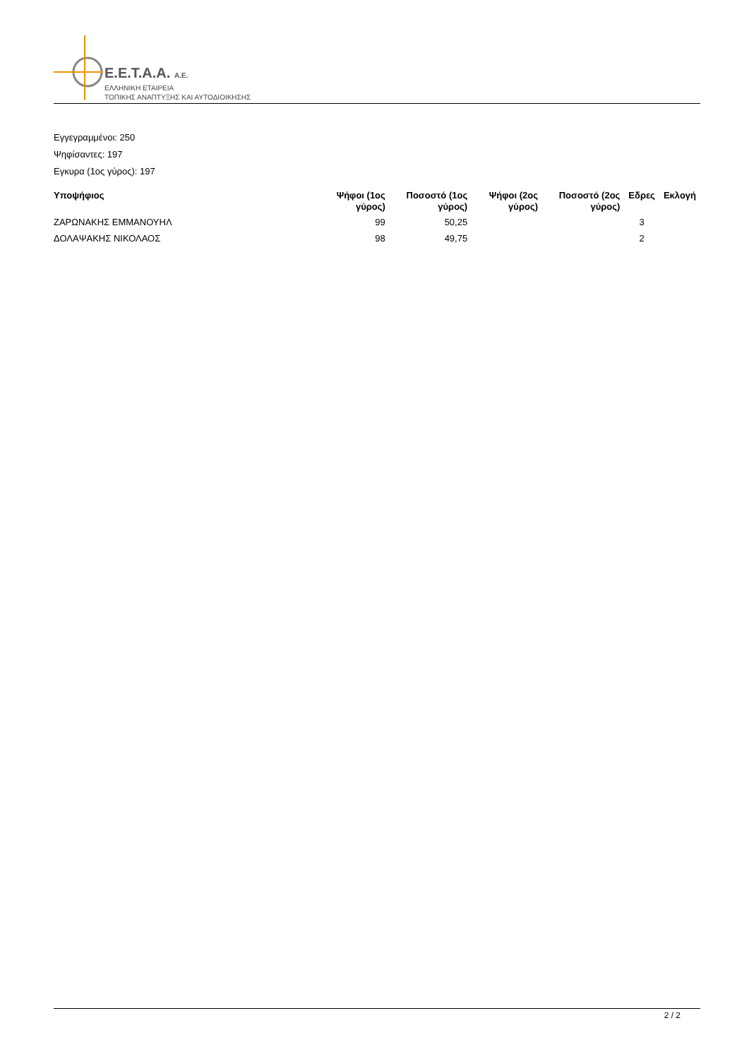E.E.T.A.A. A.E.
ΕΛΛΗΝΙΚΗ ΕΤΑΙΡΕΙΑ
ΤΟΠΙΚΗΣ ΑΝΑΠΤΥΞΗΣ ΚΑΙ ΑΥΤΟΔΙΟΙΚΗΣΗΣ
Εγγεγραμμένοι: 250
Ψηφίσαντες: 197
Εγκυρα (1ος γύρος): 197
| Υποψήφιος | Ψήφοι (1ος γύρος) | Ποσοστό (1ος γύρος) | Ψήφοι (2ος γύρος) | Ποσοστό (2ος γύρος) | Εδρες | Εκλογή |
| --- | --- | --- | --- | --- | --- | --- |
| ΖΑΡΩΝΑΚΗΣ ΕΜΜΑΝΟΥΗΛ | 99 | 50,25 | | | 3 | |
| ΔΟΛΑΨΑΚΗΣ ΝΙΚΟΛΑΟΣ | 98 | 49,75 | | | 2 | |
2 / 2